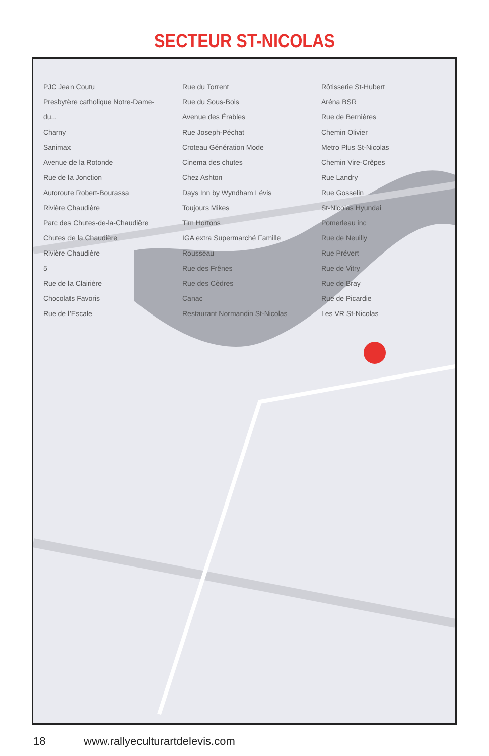SECTEUR ST-NICOLAS
PJC Jean Coutu
Presbytère catholique Notre-Dame-du...
Charny
Sanimax
Avenue de la Rotonde
Rue de la Jonction
Autoroute Robert-Bourassa
Rivière Chaudière
Parc des Chutes-de-la-Chaudière
Chutes de la Chaudière
Rivière Chaudière
5
Rue de la Clairière
Chocolats Favoris
Rue de l'Escale
Rue du Torrent
Rue du Sous-Bois
Avenue des Érables
Rue Joseph-Péchat
Croteau Génération Mode
Cinema des chutes
Chez Ashton
Days Inn by Wyndham Lévis
Toujours Mikes
Tim Hortons
IGA extra Supermarché Famille Rousseau
Rue des Frênes
Rue des Cèdres
Canac
Restaurant Normandin St-Nicolas
Rôtisserie St-Hubert
Aréna BSR
Rue de Bernières
Chemin Olivier
Metro Plus St-Nicolas
Chemin Vire-Crêpes
Rue Landry
Rue Gosselin
St-Nicolas Hyundai
Pomerleau inc
Rue de Neuilly
Rue Prévert
Rue de Vitry
Rue de Bray
Rue de Picardie
Les VR St-Nicolas
18 www.rallyeculturartdelevis.com